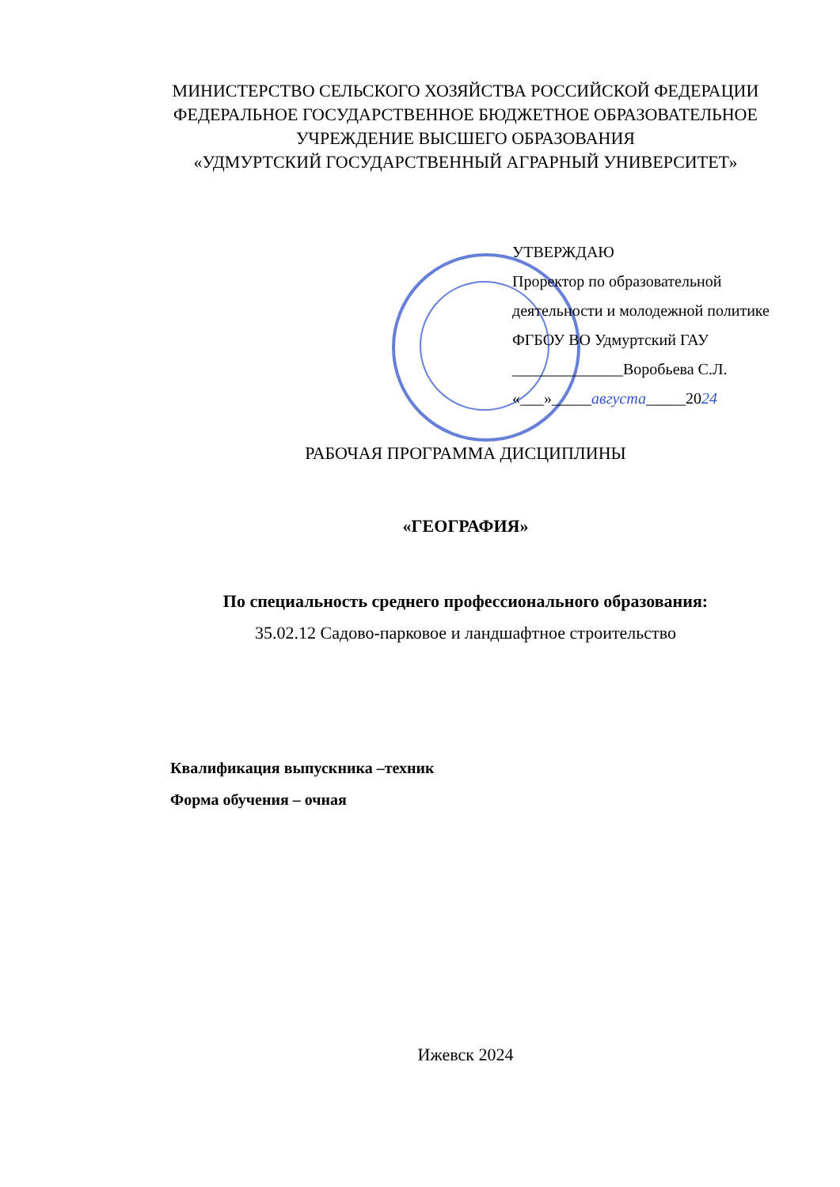МИНИСТЕРСТВО СЕЛЬСКОГО ХОЗЯЙСТВА РОССИЙСКОЙ ФЕДЕРАЦИИ
ФЕДЕРАЛЬНОЕ ГОСУДАРСТВЕННОЕ БЮДЖЕТНОЕ ОБРАЗОВАТЕЛЬНОЕ
УЧРЕЖДЕНИЕ ВЫСШЕГО ОБРАЗОВАНИЯ
«УДМУРТСКИЙ ГОСУДАРСТВЕННЫЙ АГРАРНЫЙ УНИВЕРСИТЕТ»
УТВЕРЖДАЮ
Проректор по образовательной
деятельности и молодежной политике
ФГБОУ ВО Удмуртский ГАУ
______________Воробьева С.Л.
«___»_____августа_____2024
РАБОЧАЯ ПРОГРАММА ДИСЦИПЛИНЫ
«ГЕОГРАФИЯ»
По специальность среднего профессионального образования:
35.02.12 Садово-парковое и ландшафтное строительство
Квалификация выпускника –техник
Форма обучения – очная
Ижевск 2024